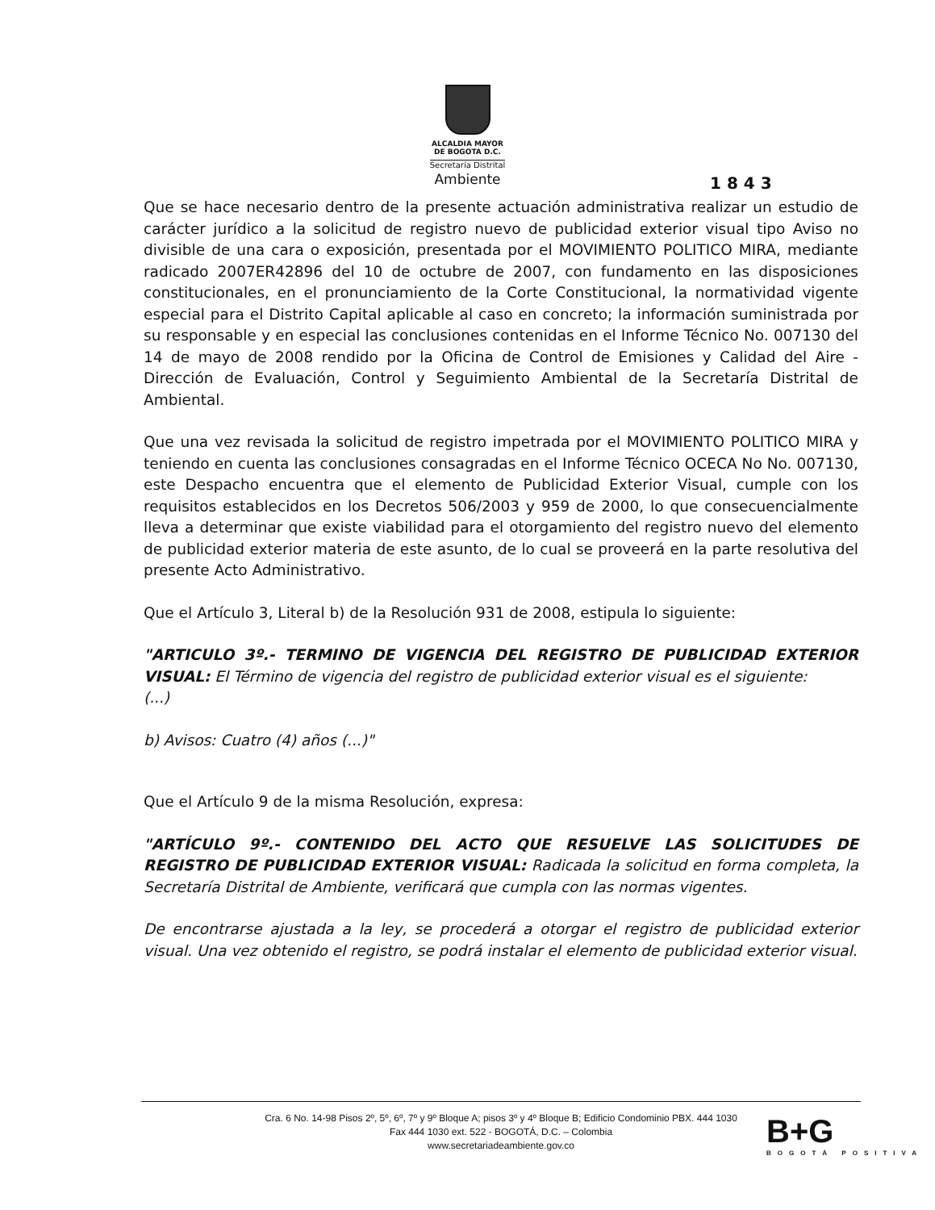ALCALDIA MAYOR
DE BOGOTA D.C.
Secretaría Distrital
Ambiente
1 8 4 3
Que se hace necesario dentro de la presente actuación administrativa realizar un estudio de carácter jurídico a la solicitud de registro nuevo de publicidad exterior visual tipo Aviso no divisible de una cara o exposición, presentada por el MOVIMIENTO POLITICO MIRA, mediante radicado 2007ER42896 del 10 de octubre de 2007, con fundamento en las disposiciones constitucionales, en el pronunciamiento de la Corte Constitucional, la normatividad vigente especial para el Distrito Capital aplicable al caso en concreto; la información suministrada por su responsable y en especial las conclusiones contenidas en el Informe Técnico No. 007130 del 14 de mayo de 2008 rendido por la Oficina de Control de Emisiones y Calidad del Aire - Dirección de Evaluación, Control y Seguimiento Ambiental de la Secretaría Distrital de Ambiental.
Que una vez revisada la solicitud de registro impetrada por el MOVIMIENTO POLITICO MIRA y teniendo en cuenta las conclusiones consagradas en el Informe Técnico OCECA No No. 007130, este Despacho encuentra que el elemento de Publicidad Exterior Visual, cumple con los requisitos establecidos en los Decretos 506/2003 y 959 de 2000, lo que consecuencialmente lleva a determinar que existe viabilidad para el otorgamiento del registro nuevo del elemento de publicidad exterior materia de este asunto, de lo cual se proveerá en la parte resolutiva del presente Acto Administrativo.
Que el Artículo 3, Literal b) de la Resolución 931 de 2008, estipula lo siguiente:
"ARTICULO 3º.- TERMINO DE VIGENCIA DEL REGISTRO DE PUBLICIDAD EXTERIOR VISUAL: El Término de vigencia del registro de publicidad exterior visual es el siguiente:
(...)
b) Avisos: Cuatro (4) años (...)"
Que el Artículo 9 de la misma Resolución, expresa:
"ARTÍCULO 9º.- CONTENIDO DEL ACTO QUE RESUELVE LAS SOLICITUDES DE REGISTRO DE PUBLICIDAD EXTERIOR VISUAL: Radicada la solicitud en forma completa, la Secretaría Distrital de Ambiente, verificará que cumpla con las normas vigentes.
De encontrarse ajustada a la ley, se procederá a otorgar el registro de publicidad exterior visual. Una vez obtenido el registro, se podrá instalar el elemento de publicidad exterior visual.
Cra. 6 No. 14-98 Pisos 2º, 5º, 6º, 7º y 9º Bloque A; pisos 3º y 4º Bloque B; Edificio Condominio PBX. 444 1030
Fax 444 1030 ext. 522 - BOGOTÁ, D.C. – Colombia
www.secretariadeambiente.gov.co
B+G
BOGOTÁ POSITIVA